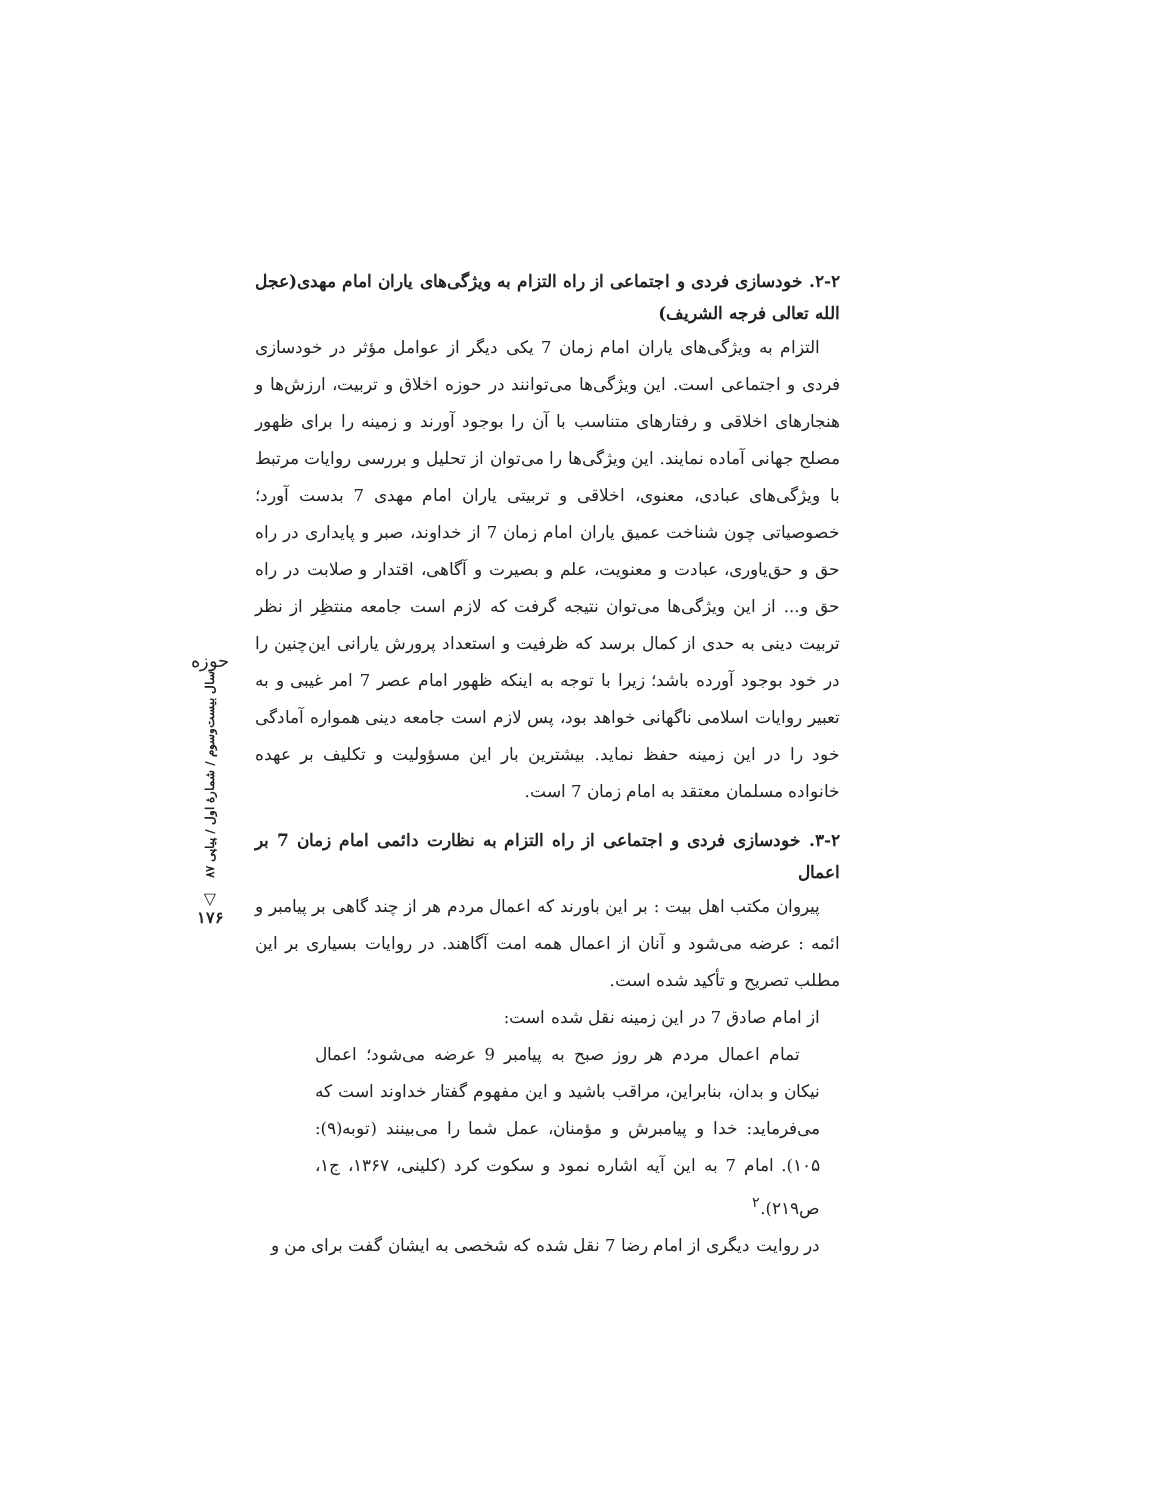۲-۲. خودسازی فردی و اجتماعی از راه التزام به ویژگی‌های یاران امام مهدی(عجل الله تعالی فرجه الشریف)
التزام به ویژگی‌های یاران امام زمان 7 یکی دیگر از عوامل مؤثر در خودسازی فردی و اجتماعی است. این ویژگی‌ها می‌توانند در حوزه اخلاق و تربیت، ارزش‌ها و هنجارهای اخلاقی و رفتارهای متناسب با آن را بوجود آورند و زمینه را برای ظهور مصلح جهانی آماده نمایند. این ویژگی‌ها را می‌توان از تحلیل و بررسی روایات مرتبط با ویژگی‌های عبادی، معنوی، اخلاقی و تربیتی یاران امام مهدی 7 بدست آورد؛ خصوصیاتی چون شناخت عمیق یاران امام زمان 7 از خداوند، صبر و پایداری در راه حق و حق‌یاوری، عبادت و معنویت، علم و بصیرت و آگاهی، اقتدار و صلابت در راه حق و... از این ویژگی‌ها می‌توان نتیجه گرفت که لازم است جامعه منتظِر از نظر تربیت دینی به حدی از کمال برسد که ظرفیت و استعداد پرورش یارانی این‌چنین را در خود بوجود آورده باشد؛ زیرا با توجه به اینکه ظهور امام عصر 7 امر غیبی و به تعبیر روایات اسلامی ناگهانی خواهد بود، پس لازم است جامعه دینی همواره آمادگی خود را در این زمینه حفظ نماید. بیشترین بار این مسؤولیت و تکلیف بر عهده خانواده مسلمان معتقد به امام زمان 7 است.
۳-۲. خودسازی فردی و اجتماعی از راه التزام به نظارت دائمی امام زمان 7 بر اعمال
پیروان مکتب اهل بیت : بر این باورند که اعمال مردم هر از چند گاهی بر پیامبر و ائمه : عرضه می‌شود و آنان از اعمال همه امت آگاهند. در روایات بسیاری بر این مطلب تصریح و تأکید شده است.
از امام صادق 7 در این زمینه نقل شده است:
تمام اعمال مردم هر روز صبح به پیامبر 9 عرضه می‌شود؛ اعمال نیکان و بدان، بنابراین، مراقب باشید و این مفهوم گفتار خداوند است که می‌فرماید: خدا و پیامبرش و مؤمنان، عمل شما را می‌بینند (توبه(۹): ۱۰۵). امام 7 به این آیه اشاره نمود و سکوت کرد (کلینی، ۱۳۶۷، ج۱، ص۲۱۹).<sup>۲</sup>
در روایت دیگری از امام رضا 7 نقل شده که شخصی به ایشان گفت برای من و
حوزه
سال بیست‌وسوم / شمارهٔ اول / پیاپی ۸۷
▽
۱۷۶